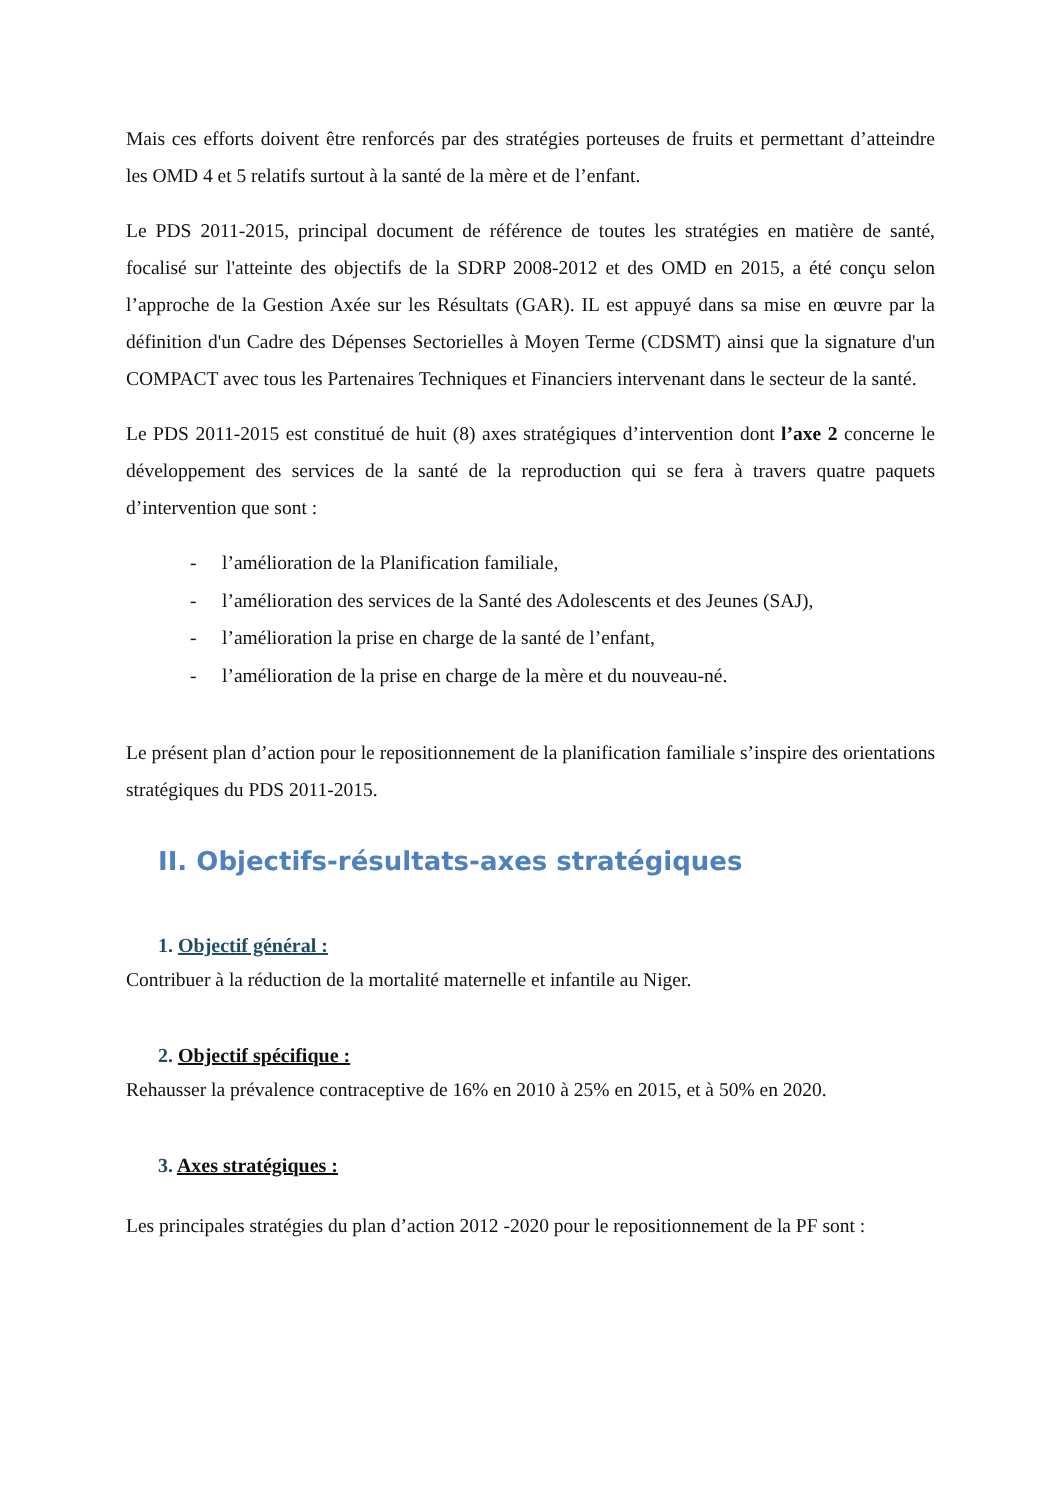Mais ces efforts doivent être renforcés par des stratégies porteuses de fruits et permettant d’atteindre les OMD 4 et 5 relatifs surtout à la santé de la mère et de l’enfant.
Le PDS 2011-2015, principal document de référence de toutes les stratégies en matière de santé, focalisé sur l'atteinte des objectifs de la SDRP 2008-2012 et des OMD en 2015, a été conçu selon l’approche de la Gestion Axée sur les Résultats (GAR). IL est appuyé dans sa mise en œuvre par la définition d'un Cadre des Dépenses Sectorielles à Moyen Terme (CDSMT) ainsi que la signature d'un COMPACT avec tous les Partenaires Techniques et Financiers intervenant dans le secteur de la santé.
Le PDS 2011-2015 est constitué de huit (8) axes stratégiques d’intervention dont l’axe 2 concerne le développement des services de la santé de la reproduction qui se fera à travers quatre paquets d’intervention que sont :
- l’amélioration de la Planification familiale,
- l’amélioration des services de la Santé des Adolescents et des Jeunes (SAJ),
- l’amélioration la prise en charge de la santé de l’enfant,
- l’amélioration de la prise en charge de la mère et du nouveau-né.
Le présent plan d’action pour le repositionnement de la planification familiale s’inspire des orientations stratégiques du PDS 2011-2015.
II. Objectifs-résultats-axes stratégiques
1. Objectif général :
Contribuer à la réduction de la mortalité maternelle et infantile au Niger.
2. Objectif spécifique :
Rehausser la prévalence contraceptive de 16% en 2010 à 25% en 2015, et à 50% en 2020.
3. Axes stratégiques :
Les principales stratégies du plan d’action 2012 -2020 pour le repositionnement de la PF sont :